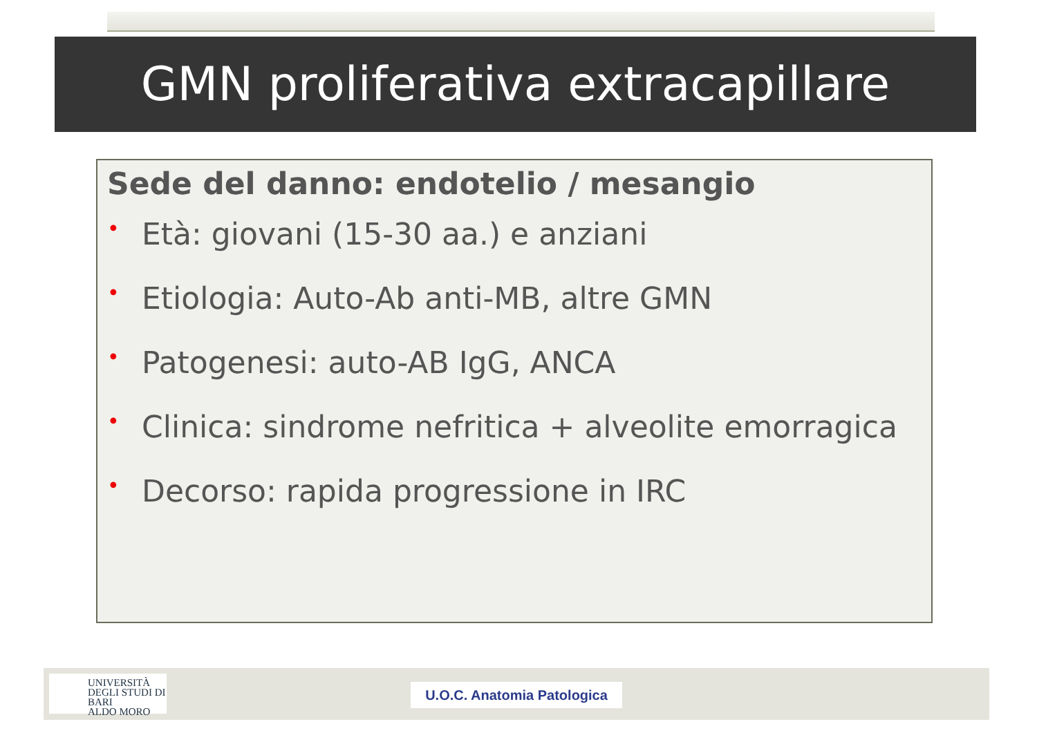GMN proliferativa extracapillare
Sede del danno: endotelio / mesangio
• Età: giovani (15-30 aa.) e anziani
• Etiologia: Auto-Ab anti-MB, altre GMN
• Patogenesi: auto-AB IgG, ANCA
• Clinica: sindrome nefritica + alveolite emorragica
• Decorso: rapida progressione in IRC
UNIVERSITÀ
DEGLI STUDI DI BARI
ALDO MORO
U.O.C. Anatomia Patologica